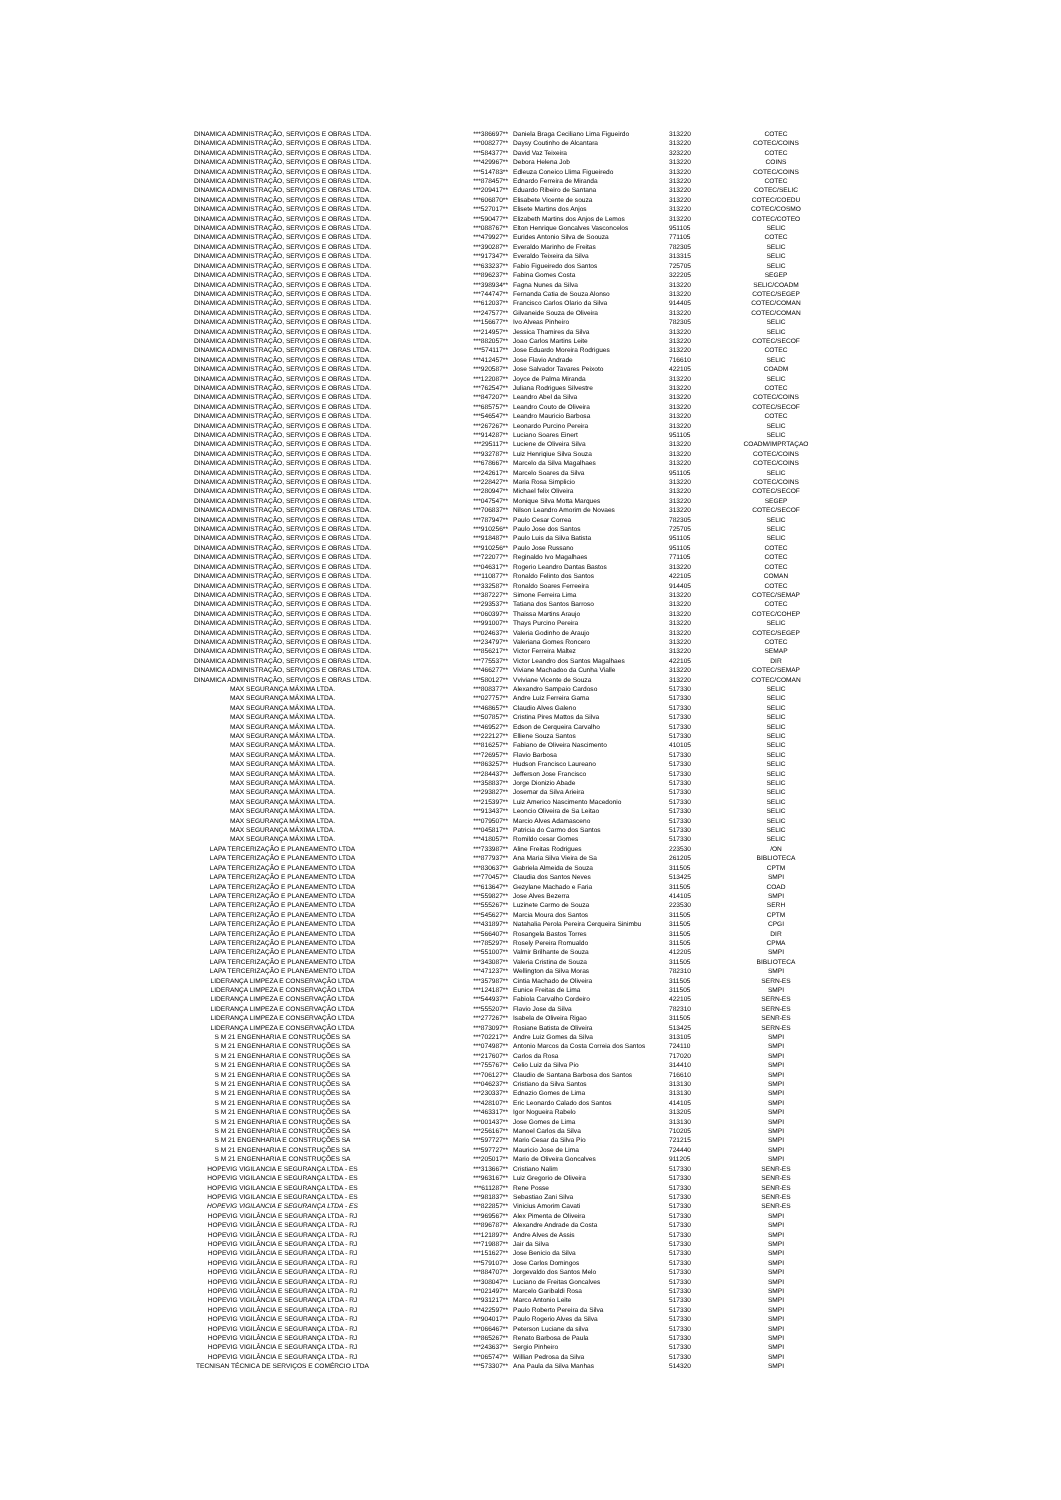| DINAMICA ADMINISTRAÇÃO, SERVIÇOS E OBRAS LTDA. | ***386697** | Daniela Braga Ceciliano Lima Figueirdo | 313220 | COTEC |
| DINAMICA ADMINISTRAÇÃO, SERVIÇOS E OBRAS LTDA. | ***008277** | Daysy Coutinho de Alcantara | 313220 | COTEC/COINS |
| DINAMICA ADMINISTRAÇÃO, SERVIÇOS E OBRAS LTDA. | ***584377** | David Vaz Teixeira | 323220 | COTEC |
| DINAMICA ADMINISTRAÇÃO, SERVIÇOS E OBRAS LTDA. | ***429967** | Debora Helena Job | 313220 | COINS |
| DINAMICA ADMINISTRAÇÃO, SERVIÇOS E OBRAS LTDA. | ***514783** | Edleuza Coneico Llima Figueiredo | 313220 | COTEC/COINS |
| DINAMICA ADMINISTRAÇÃO, SERVIÇOS E OBRAS LTDA. | ***878457** | Ednardo Ferreira de Miranda | 313220 | COTEC |
| DINAMICA ADMINISTRAÇÃO, SERVIÇOS E OBRAS LTDA. | ***209417** | Eduardo Ribeiro de Santana | 313220 | COTEC/SELIC |
| DINAMICA ADMINISTRAÇÃO, SERVIÇOS E OBRAS LTDA. | ***606870** | Elisabete Vicente de souza | 313220 | COTEC/COEDU |
| DINAMICA ADMINISTRAÇÃO, SERVIÇOS E OBRAS LTDA. | ***527017** | Elisete Martins dos Anjos | 313220 | COTEC/COSMO |
| DINAMICA ADMINISTRAÇÃO, SERVIÇOS E OBRAS LTDA. | ***590477** | Elizabeth Martins dos Anjos de Lemos | 313220 | COTEC/COTEO |
| DINAMICA ADMINISTRAÇÃO, SERVIÇOS E OBRAS LTDA. | ***088767** | Elton Henrique Goncalves Vasconcelos | 951105 | SELIC |
| DINAMICA ADMINISTRAÇÃO, SERVIÇOS E OBRAS LTDA. | ***479927** | Eurides Antonio Silva de Soouza | 771105 | COTEC |
| DINAMICA ADMINISTRAÇÃO, SERVIÇOS E OBRAS LTDA. | ***390287** | Everaldo Marinho de Freitas | 782305 | SELIC |
| DINAMICA ADMINISTRAÇÃO, SERVIÇOS E OBRAS LTDA. | ***917347** | Everaldo Teixeira da Silva | 313315 | SELIC |
| DINAMICA ADMINISTRAÇÃO, SERVIÇOS E OBRAS LTDA. | ***633237** | Fabio Figueiredo dos Santos | 725705 | SELIC |
| DINAMICA ADMINISTRAÇÃO, SERVIÇOS E OBRAS LTDA. | ***896237** | Fabina Gomes Costa | 322205 | SEGEP |
| DINAMICA ADMINISTRAÇÃO, SERVIÇOS E OBRAS LTDA. | ***398934** | Fagna Nunes da Silva | 313220 | SELIC/COADM |
| DINAMICA ADMINISTRAÇÃO, SERVIÇOS E OBRAS LTDA. | ***744747** | Fernanda Catia de Souza Alonso | 313220 | COTEC/SEGEP |
| DINAMICA ADMINISTRAÇÃO, SERVIÇOS E OBRAS LTDA. | ***612037** | Francisco Carlos Olario da Silva | 914405 | COTEC/COMAN |
| DINAMICA ADMINISTRAÇÃO, SERVIÇOS E OBRAS LTDA. | ***247577** | Gilvaneide Souza de Oliveira | 313220 | COTEC/COMAN |
| DINAMICA ADMINISTRAÇÃO, SERVIÇOS E OBRAS LTDA. | ***156677** | Ivo Alveas Pinheiro | 782305 | SELIC |
| DINAMICA ADMINISTRAÇÃO, SERVIÇOS E OBRAS LTDA. | ***214957** | Jessica Thamires da Silva | 313220 | SELIC |
| DINAMICA ADMINISTRAÇÃO, SERVIÇOS E OBRAS LTDA. | ***882057** | Joao Carlos Martins Leite | 313220 | COTEC/SECOF |
| DINAMICA ADMINISTRAÇÃO, SERVIÇOS E OBRAS LTDA. | ***574117** | Jose Eduardo Moreira Rodrigues | 313220 | COTEC |
| DINAMICA ADMINISTRAÇÃO, SERVIÇOS E OBRAS LTDA. | ***412457** | Jose Flavio Andrade | 716610 | SELIC |
| DINAMICA ADMINISTRAÇÃO, SERVIÇOS E OBRAS LTDA. | ***920587** | Jose Salvador Tavares Peixoto | 422105 | COADM |
| DINAMICA ADMINISTRAÇÃO, SERVIÇOS E OBRAS LTDA. | ***122087** | Joyce de Palma Miranda | 313220 | SELIC |
| DINAMICA ADMINISTRAÇÃO, SERVIÇOS E OBRAS LTDA. | ***762547** | Juliana Rodrigues Silvestre | 313220 | COTEC |
| DINAMICA ADMINISTRAÇÃO, SERVIÇOS E OBRAS LTDA. | ***847207** | Leandro Abel da Silva | 313220 | COTEC/COINS |
| DINAMICA ADMINISTRAÇÃO, SERVIÇOS E OBRAS LTDA. | ***685757** | Leandro Couto de Oliveira | 313220 | COTEC/SECOF |
| DINAMICA ADMINISTRAÇÃO, SERVIÇOS E OBRAS LTDA. | ***546547** | Leandro Mauricio Barbosa | 313220 | COTEC |
| DINAMICA ADMINISTRAÇÃO, SERVIÇOS E OBRAS LTDA. | ***267267** | Leonardo Purcino Pereira | 313220 | SELIC |
| DINAMICA ADMINISTRAÇÃO, SERVIÇOS E OBRAS LTDA. | ***914287** | Luciano Soares Einert | 951105 | SELIC |
| DINAMICA ADMINISTRAÇÃO, SERVIÇOS E OBRAS LTDA. | ***295117** | Luciene de Oliveira Silva | 313220 | COADM/IMPRTAÇAO |
| DINAMICA ADMINISTRAÇÃO, SERVIÇOS E OBRAS LTDA. | ***932787** | Luiz Henriqiue Silva Souza | 313220 | COTEC/COINS |
| DINAMICA ADMINISTRAÇÃO, SERVIÇOS E OBRAS LTDA. | ***678667** | Marcelo da Silva Magalhaes | 313220 | COTEC/COINS |
| DINAMICA ADMINISTRAÇÃO, SERVIÇOS E OBRAS LTDA. | ***242617** | Marcelo Soares da Silva | 951105 | SELIC |
| DINAMICA ADMINISTRAÇÃO, SERVIÇOS E OBRAS LTDA. | ***228427** | Maria Rosa Simplicio | 313220 | COTEC/COINS |
| DINAMICA ADMINISTRAÇÃO, SERVIÇOS E OBRAS LTDA. | ***280947** | Michael felix Oliveira | 313220 | COTEC/SECOF |
| DINAMICA ADMINISTRAÇÃO, SERVIÇOS E OBRAS LTDA. | ***047547** | Monique Silva Motta Marques | 313220 | SEGEP |
| DINAMICA ADMINISTRAÇÃO, SERVIÇOS E OBRAS LTDA. | ***706837** | Nilson Leandro Amorim de Novaes | 313220 | COTEC/SECOF |
| DINAMICA ADMINISTRAÇÃO, SERVIÇOS E OBRAS LTDA. | ***787947** | Paulo Cesar Correa | 782305 | SELIC |
| DINAMICA ADMINISTRAÇÃO, SERVIÇOS E OBRAS LTDA. | ***910256** | Paulo Jose dos Santos | 725705 | SELIC |
| DINAMICA ADMINISTRAÇÃO, SERVIÇOS E OBRAS LTDA. | ***918487** | Paulo Luis da Silva Batista | 951105 | SELIC |
| DINAMICA ADMINISTRAÇÃO, SERVIÇOS E OBRAS LTDA. | ***910256** | Paulo Jose Russano | 951105 | COTEC |
| DINAMICA ADMINISTRAÇÃO, SERVIÇOS E OBRAS LTDA. | ***722077** | Reginaldo Ivo Magalhaes | 771105 | COTEC |
| DINAMICA ADMINISTRAÇÃO, SERVIÇOS E OBRAS LTDA. | ***046317** | Rogerio Leandro Dantas Bastos | 313220 | COTEC |
| DINAMICA ADMINISTRAÇÃO, SERVIÇOS E OBRAS LTDA. | ***110877** | Ronaldo Felinto dos Santos | 422105 | COMAN |
| DINAMICA ADMINISTRAÇÃO, SERVIÇOS E OBRAS LTDA. | ***332587** | Ronaldo Soares Ferreeira | 914405 | COTEC |
| DINAMICA ADMINISTRAÇÃO, SERVIÇOS E OBRAS LTDA. | ***387227** | Simone Ferreira Lima | 313220 | COTEC/SEMAP |
| DINAMICA ADMINISTRAÇÃO, SERVIÇOS E OBRAS LTDA. | ***293537** | Tatiana dos Santos Barroso | 313220 | COTEC |
| DINAMICA ADMINISTRAÇÃO, SERVIÇOS E OBRAS LTDA. | ***060397** | Thaissa Martins Araujo | 313220 | COTEC/COHEP |
| DINAMICA ADMINISTRAÇÃO, SERVIÇOS E OBRAS LTDA. | ***991007** | Thays Purcino Pereira | 313220 | SELIC |
| DINAMICA ADMINISTRAÇÃO, SERVIÇOS E OBRAS LTDA. | ***024637** | Valeria Godinho de Araujo | 313220 | COTEC/SEGEP |
| DINAMICA ADMINISTRAÇÃO, SERVIÇOS E OBRAS LTDA. | ***234797** | Valeriana Gomes Roncero | 313220 | COTEC |
| DINAMICA ADMINISTRAÇÃO, SERVIÇOS E OBRAS LTDA. | ***856217** | Victor Ferreira Maltez | 313220 | SEMAP |
| DINAMICA ADMINISTRAÇÃO, SERVIÇOS E OBRAS LTDA. | ***775537** | Victor Leandro dos Santos Magalhaes | 422105 | DIR |
| DINAMICA ADMINISTRAÇÃO, SERVIÇOS E OBRAS LTDA. | ***466277** | Viviane Machadoo da Cunha Vialle | 313220 | COTEC/SEMAP |
| DINAMICA ADMINISTRAÇÃO, SERVIÇOS E OBRAS LTDA. | ***580127** | Vviviane Vicente de Souza | 313220 | COTEC/COMAN |
| MAX SEGURANÇA MÁXIMA LTDA. | ***808377** | Alexandro Sampaio Cardoso | 517330 | SELIC |
| MAX SEGURANÇA MÁXIMA LTDA. | ***027757** | Andre Luiz Ferreira Gama | 517330 | SELIC |
| MAX SEGURANÇA MÁXIMA LTDA. | ***468657** | Claudio Alves Galeno | 517330 | SELIC |
| MAX SEGURANÇA MÁXIMA LTDA. | ***507857** | Cristina Pires Mattos da Silva | 517330 | SELIC |
| MAX SEGURANÇA MÁXIMA LTDA. | ***469527** | Edson de Cerqueira Carvalho | 517330 | SELIC |
| MAX SEGURANÇA MÁXIMA LTDA. | ***222127** | Elliene Souza Santos | 517330 | SELIC |
| MAX SEGURANÇA MÁXIMA LTDA. | ***816257** | Fabiano de Oliveira Nascimento | 410105 | SELIC |
| MAX SEGURANÇA MÁXIMA LTDA. | ***726957** | Flavio Barbosa | 517330 | SELIC |
| MAX SEGURANÇA MÁXIMA LTDA. | ***863257** | Hudson Francisco Laureano | 517330 | SELIC |
| MAX SEGURANÇA MÁXIMA LTDA. | ***284437** | Jefferson Jose Francisco | 517330 | SELIC |
| MAX SEGURANÇA MÁXIMA LTDA. | ***358837** | Jorge Dionizio Abade | 517330 | SELIC |
| MAX SEGURANÇA MÁXIMA LTDA. | ***293827** | Josemar da Silva Arieira | 517330 | SELIC |
| MAX SEGURANÇA MÁXIMA LTDA. | ***215397** | Luiz Americo Nascimento Macedonio | 517330 | SELIC |
| MAX SEGURANÇA MÁXIMA LTDA. | ***913437** | Leoncio Oliveira de Sa Leitao | 517330 | SELIC |
| MAX SEGURANÇA MÁXIMA LTDA. | ***079507** | Marcio Alves Adamasceno | 517330 | SELIC |
| MAX SEGURANÇA MÁXIMA LTDA. | ***045817** | Patricia do Carmo dos Santos | 517330 | SELIC |
| MAX SEGURANÇA MÁXIMA LTDA. | ***418057** | Romildo cesar Gomes | 517330 | SELIC |
| LAPA TERCERIZAÇÃO E PLANEAMENTO LTDA | ***733987** | Aline Freitas Rodrigues | 223530 | /ON |
| LAPA TERCERIZAÇÃO E PLANEAMENTO LTDA | ***877937** | Ana Maria Silva Vieira de Sa | 261205 | BIBLIOTECA |
| LAPA TERCERIZAÇÃO E PLANEAMENTO LTDA | ***830637** | Gabriela Almeida de Souza | 311505 | CPTM |
| LAPA TERCERIZAÇÃO E PLANEAMENTO LTDA | ***770457** | Claudia dos Santos Neves | 513425 | SMPI |
| LAPA TERCERIZAÇÃO E PLANEAMENTO LTDA | ***613647** | Gezylane Machado e Faria | 311505 | COAD |
| LAPA TERCERIZAÇÃO E PLANEAMENTO LTDA | ***559827** | Jose Alves Bezerra | 414105 | SMPI |
| LAPA TERCERIZAÇÃO E PLANEAMENTO LTDA | ***555267** | Luzinete Carmo de Souza | 223530 | SERH |
| LAPA TERCERIZAÇÃO E PLANEAMENTO LTDA | ***545627** | Marcia Moura dos Santos | 311505 | CPTM |
| LAPA TERCERIZAÇÃO E PLANEAMENTO LTDA | ***431897** | Natahalia Perola Pereira Cerqueira Sinimbu | 311505 | CPGI |
| LAPA TERCERIZAÇÃO E PLANEAMENTO LTDA | ***566407** | Rosangela Bastos Torres | 311505 | DIR |
| LAPA TERCERIZAÇÃO E PLANEAMENTO LTDA | ***785297** | Rosely Pereira Romualdo | 311505 | CPMA |
| LAPA TERCERIZAÇÃO E PLANEAMENTO LTDA | ***551007** | Valmir Brilhante de Souza | 412205 | SMPI |
| LAPA TERCERIZAÇÃO E PLANEAMENTO LTDA | ***343087** | Valeria Cristina de Souza | 311505 | BIBLIOTECA |
| LAPA TERCERIZAÇÃO E PLANEAMENTO LTDA | ***471237** | Wellington da Silva Moras | 782310 | SMPI |
| LIDERANÇA LIMPEZA E CONSERVAÇÃO LTDA | ***357987** | Cintia Machado de Oliveira | 311505 | SERN-ES |
| LIDERANÇA LIMPEZA E CONSERVAÇÃO LTDA | ***124187** | Eunice Freitas de Lima | 311505 | SMPI |
| LIDERANÇA LIMPEZA E CONSERVAÇÃO LTDA | ***544937** | Fabiola Carvalho Cordeiro | 422105 | SERN-ES |
| LIDERANÇA LIMPEZA E CONSERVAÇÃO LTDA | ***555207** | Flavio Jose da Silva | 782310 | SERN-ES |
| LIDERANÇA LIMPEZA E CONSERVAÇÃO LTDA | ***277267** | Isabela de Oliveira Rigao | 311505 | SENR-ES |
| LIDERANÇA LIMPEZA E CONSERVAÇÃO LTDA | ***873097** | Rosiane Batista de Oliveira | 513425 | SERN-ES |
| S M 21 ENGENHARIA E CONSTRUÇÕES SA | ***702217** | Andre Luiz Gomes da Silva | 313105 | SMPI |
| S M 21 ENGENHARIA E CONSTRUÇÕES SA | ***074987** | Antonio Marcos da Costa Correia dos Santos | 724110 | SMPI |
| S M 21 ENGENHARIA E CONSTRUÇÕES SA | ***217607** | Carlos da Rosa | 717020 | SMPI |
| S M 21 ENGENHARIA E CONSTRUÇÕES SA | ***755767** | Celio Luiz da Silva Pio | 314410 | SMPI |
| S M 21 ENGENHARIA E CONSTRUÇÕES SA | ***706127** | Claudio de Santana Barbosa dos Santos | 716610 | SMPI |
| S M 21 ENGENHARIA E CONSTRUÇÕES SA | ***046237** | Cristiano da Silva Santos | 313130 | SMPI |
| S M 21 ENGENHARIA E CONSTRUÇÕES SA | ***230337** | Ednazio Gomes de Lima | 313130 | SMPI |
| S M 21 ENGENHARIA E CONSTRUÇÕES SA | ***428107** | Eric Leonardo Calado dos Santos | 414105 | SMPI |
| S M 21 ENGENHARIA E CONSTRUÇÕES SA | ***463317** | Igor Nogueira Rabelo | 313205 | SMPI |
| S M 21 ENGENHARIA E CONSTRUÇÕES SA | ***001437** | Jose Gomes de Lima | 313130 | SMPI |
| S M 21 ENGENHARIA E CONSTRUÇÕES SA | ***256167** | Manoel Carlos da Silva | 710205 | SMPI |
| S M 21 ENGENHARIA E CONSTRUÇÕES SA | ***597727** | Mario Cesar da Silva Pio | 721215 | SMPI |
| S M 21 ENGENHARIA E CONSTRUÇÕES SA | ***597727** | Mauricio Jose de Lima | 724440 | SMPI |
| S M 21 ENGENHARIA E CONSTRUÇÕES SA | ***205017** | Mario de Oliveira Goncalves | 911205 | SMPI |
| HOPEVIG VIGILANCIA E SEGURANÇA LTDA - ES | ***313667** | Cristiano Nalim | 517330 | SENR-ES |
| HOPEVIG VIGILANCIA E SEGURANÇA LTDA - ES | ***963167** | Luiz Gregorio de Oliveira | 517330 | SENR-ES |
| HOPEVIG VIGILANCIA E SEGURANÇA LTDA - ES | ***611287** | Rene Posse | 517330 | SENR-ES |
| HOPEVIG VIGILANCIA E SEGURANÇA LTDA - ES | ***981837** | Sebastiao Zani Silva | 517330 | SENR-ES |
| HOPEVIG VIGILANCIA E SEGURANÇA LTDA - ES | ***822857** | Vinicius Amorim Cavati | 517330 | SENR-ES |
| HOPEVIG VIGILÂNCIA E SEGURANÇA LTDA - RJ | ***969567** | Alex Pimenta de Oliveira | 517330 | SMPI |
| HOPEVIG VIGILÂNCIA E SEGURANÇA LTDA - RJ | ***896787** | Alexandre Andrade da Costa | 517330 | SMPI |
| HOPEVIG VIGILÂNCIA E SEGURANÇA LTDA - RJ | ***121897** | Andre Alves de Assis | 517330 | SMPI |
| HOPEVIG VIGILÂNCIA E SEGURANÇA LTDA - RJ | ***719887** | Jair da Silva | 517330 | SMPI |
| HOPEVIG VIGILÂNCIA E SEGURANÇA LTDA - RJ | ***151627** | Jose Benicio da Silva | 517330 | SMPI |
| HOPEVIG VIGILÂNCIA E SEGURANÇA LTDA - RJ | ***579107** | Jose Carlos Domingos | 517330 | SMPI |
| HOPEVIG VIGILÂNCIA E SEGURANÇA LTDA - RJ | ***884707** | Jorgevaldo dos Santos Melo | 517330 | SMPI |
| HOPEVIG VIGILÂNCIA E SEGURANÇA LTDA - RJ | ***308047** | Luciano de Freitas Goncalves | 517330 | SMPI |
| HOPEVIG VIGILÂNCIA E SEGURANÇA LTDA - RJ | ***021497** | Marcelo Garibaldi Rosa | 517330 | SMPI |
| HOPEVIG VIGILÂNCIA E SEGURANÇA LTDA - RJ | ***931217** | Marco Antonio Leite | 517330 | SMPI |
| HOPEVIG VIGILÂNCIA E SEGURANÇA LTDA - RJ | ***422597** | Paulo Roberto Pereira da Silva | 517330 | SMPI |
| HOPEVIG VIGILÂNCIA E SEGURANÇA LTDA - RJ | ***904017** | Paulo Rogerio Alves da Silva | 517330 | SMPI |
| HOPEVIG VIGILÂNCIA E SEGURANÇA LTDA - RJ | ***066467** | Peterson Luciane da silva | 517330 | SMPI |
| HOPEVIG VIGILÂNCIA E SEGURANÇA LTDA - RJ | ***865267** | Renato Barbosa de Paula | 517330 | SMPI |
| HOPEVIG VIGILÂNCIA E SEGURANÇA LTDA - RJ | ***243637** | Sergio Pinheiro | 517330 | SMPI |
| HOPEVIG VIGILÂNCIA E SEGURANÇA LTDA - RJ | ***065747** | Willian Pedrosa da Silva | 517330 | SMPI |
| TECNISAN TÉCNICA DE SERVIÇOS E COMÉRCIO LTDA | ***573307** | Ana Paula da Silva Manhas | 514320 | SMPI |